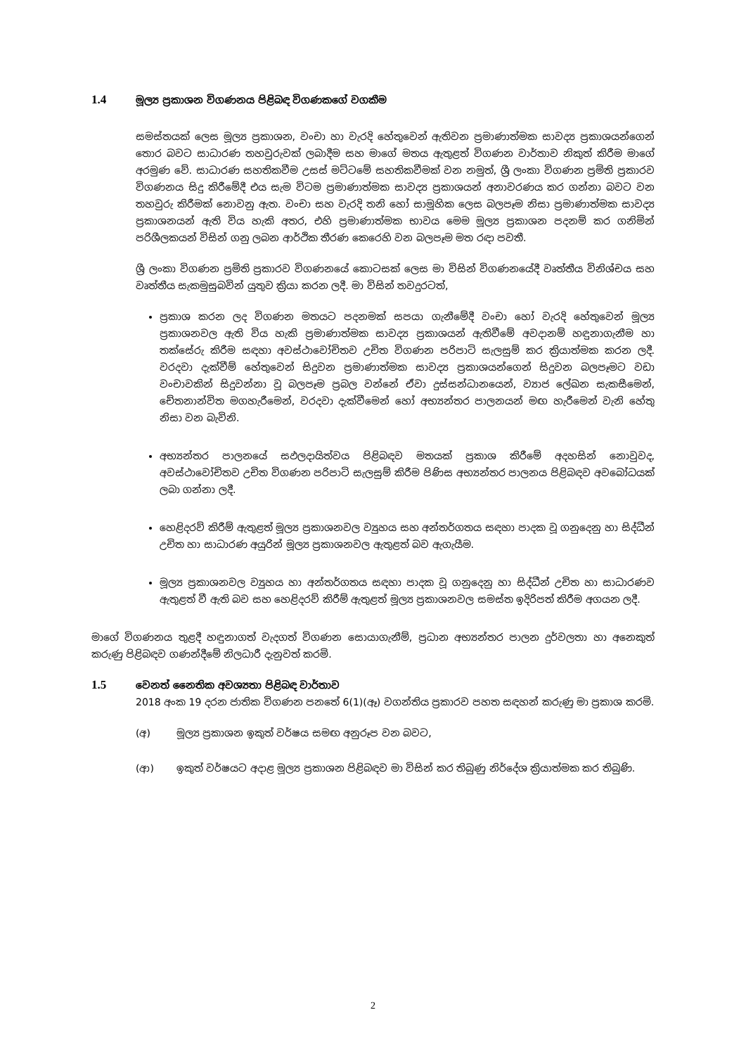1.4 මූල්‍ය ප්‍රකාශන විගණනය පිළිබඳ විගණකගේ වගකීම
සමස්තයක් ලෙස මූල්‍ය ප්‍රකාශන, වංචා හා වැරදි හේතුවෙන් ඇතිවන ප්‍රමාණාත්මක සාවද්‍ය ප්‍රකාශයන්ගෙන් තොර බවට සාධාරණ තහවුරුවක් ලබාදීම සහ මාගේ මතය ඇතුළත් විගණන වාර්තාව නිකුත් කිරීම මාගේ අරමුණ වේ. සාධාරණ සහතිකවීම උසස් මට්ටමේ සහතිකවීමක් වන නමුත්, ශ්‍රී ලංකා විගණන ප්‍රමිති ප්‍රකාරව විගණනය සිදු කිරීමේදී එය සැම විටම ප්‍රමාණාත්මක සාවද්‍ය ප්‍රකාශයන් අනාවරණය කර ගන්නා බවට වන තහවුරු කිරීමක් නොවනු ඇත. වංචා සහ වැරදි තනි හෝ සාමූහික ලෙස බලපෑම නිසා ප්‍රමාණාත්මක සාවද්‍ය ප්‍රකාශනයන් ඇති විය හැකි අතර, එහි ප්‍රමාණාත්මක භාවය මෙම මූල්‍ය ප්‍රකාශන පදනම් කර ගනිමින් පරිශීලකයන් විසින් ගනු ලබන ආර්ථික තීරණ කෙරෙහි වන බලපෑම මත රඳා පවතී.
ශ්‍රී ලංකා විගණන ප්‍රමිති ප්‍රකාරව විගණනයේ කොටසක් ලෙස මා විසින් විගණනයේදී වෘත්තීය විනිශ්චය සහ වෘත්තීය සැකමුසුබවින් යුතුව ක්‍රියා කරන ලදී. මා විසින් තවදුරටත්,
ප්‍රකාශ කරන ලද විගණන මතයට පදනමක් සපයා ගැනීමේදී වංචා හෝ වැරදි හේතුවෙන් මූල්‍ය ප්‍රකාශනවල ඇති විය හැකි ප්‍රමාණාත්මක සාවද්‍ය ප්‍රකාශයන් ඇතිවීමේ අවදානම් හඳුනාගැනීම හා තක්සේරු කිරීම සඳහා අවස්ථාවෝචිතව උචිත විගණන පරිපාටි සැලසුම් කර ක්‍රියාත්මක කරන ලදී. වරදවා දැක්වීම් හේතුවෙන් සිදුවන ප්‍රමාණාත්මක සාවද්‍ය ප්‍රකාශයන්ගෙන් සිදුවන බලපෑමට වඩා වංචාවකින් සිදුවන්නා වූ බලපෑම ප්‍රබල වන්නේ ඒවා දුස්සන්ධානයෙන්, ව්‍යාජ ලේඛන සැකසීමෙන්, චේතනාන්විත මගහැරීමෙන්, වරදවා දැක්වීමෙන් හෝ අභ්‍යන්තර පාලනයන් මඟ හැරීමෙන් වැනි හේතු නිසා වන බැවිනි.
අභ්‍යන්තර පාලනයේ සඵලදායිත්වය පිළිබඳව මතයක් ප්‍රකාශ කිරීමේ අදහසින් නොවුවද, අවස්ථාවෝචිතව උචිත විගණන පරිපාටි සැලසුම් කිරීම පිණිස අභ්‍යන්තර පාලනය පිළිබඳව අවබෝධයක් ලබා ගන්නා ලදී.
හෙළිදරව් කිරීම් ඇතුළත් මූල්‍ය ප්‍රකාශනවල ව්‍යුහය සහ අන්තර්ගතය සඳහා පාදක වූ ගනුදෙනු හා සිද්ධීන් උචිත හා සාධාරණ අයුරින් මූල්‍ය ප්‍රකාශනවල ඇතුළත් බව ඇගැයීම.
මූල්‍ය ප්‍රකාශනවල ව්‍යුහය හා අන්තර්ගතය සඳහා පාදක වූ ගනුදෙනු හා සිද්ධීන් උචිත හා සාධාරණව ඇතුළත් වී ඇති බව සහ හෙළිදරව් කිරීම් ඇතුළත් මූල්‍ය ප්‍රකාශනවල සමස්ත ඉදිරිපත් කිරීම අගයන ලදී.
මාගේ විගණනය තුළදී හඳුනාගත් වැදගත් විගණන සොයාගැනීම්, ප්‍රධාන අභ්‍යන්තර පාලන දුර්වලතා හා අනෙකුත් කරුණු පිළිබඳව ගණන්දීමේ නිලධාරී දැනුවත් කරමි.
1.5 වෙනත් නෛතික අවශ්‍යතා පිළිබඳ වාර්තාව
2018 අංක 19 දරන ජාතික විගණන පනතේ 6(1)(ඈ) වගන්තිය ප්‍රකාරව පහත සඳහන් කරුණු මා ප්‍රකාශ කරමි.
(අ) මූල්‍ය ප්‍රකාශන ඉකුත් වර්ෂය සමඟ අනුරූප වන බවට,
(ආ) ඉකුත් වර්ෂයට අදාළ මූල්‍ය ප්‍රකාශන පිළිබඳව මා විසින් කර තිබුණු නිර්දේශ ක්‍රියාත්මක කර තිබුණි.
2